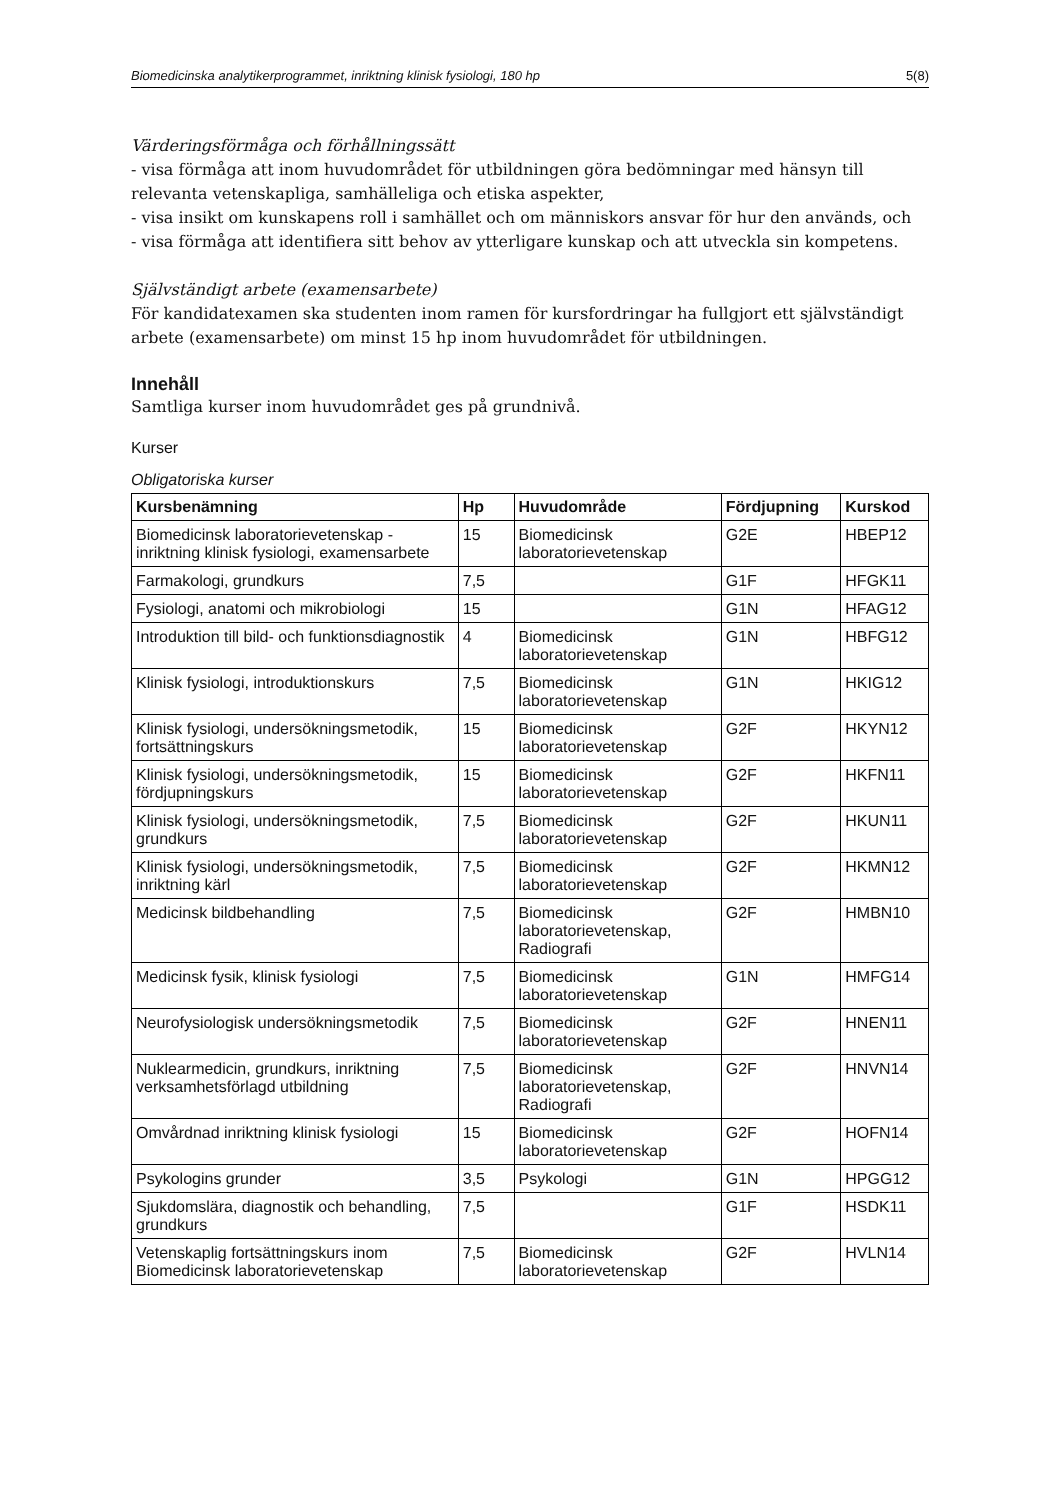Biomedicinska analytikerprogrammet, inriktning klinisk fysiologi, 180 hp 5(8)
Värderingsförmåga och förhållningssätt
- visa förmåga att inom huvudområdet för utbildningen göra bedömningar med hänsyn till relevanta vetenskapliga, samhälleliga och etiska aspekter,
- visa insikt om kunskapens roll i samhället och om människors ansvar för hur den används, och
- visa förmåga att identifiera sitt behov av ytterligare kunskap och att utveckla sin kompetens.
Självständigt arbete (examensarbete)
För kandidatexamen ska studenten inom ramen för kursfordringar ha fullgjort ett självständigt arbete (examensarbete) om minst 15 hp inom huvudområdet för utbildningen.
Innehåll
Samtliga kurser inom huvudområdet ges på grundnivå.
Kurser
Obligatoriska kurser
| Kursbenämning | Hp | Huvudområde | Fördjupning | Kurskod |
| --- | --- | --- | --- | --- |
| Biomedicinsk laboratorievetenskap - inriktning klinisk fysiologi, examensarbete | 15 | Biomedicinsk laboratorievetenskap | G2E | HBEP12 |
| Farmakologi, grundkurs | 7,5 | | G1F | HFGK11 |
| Fysiologi, anatomi och mikrobiologi | 15 | | G1N | HFAG12 |
| Introduktion till bild- och funktionsdiagnostik | 4 | Biomedicinsk laboratorievetenskap | G1N | HBFG12 |
| Klinisk fysiologi, introduktionskurs | 7,5 | Biomedicinsk laboratorievetenskap | G1N | HKIG12 |
| Klinisk fysiologi, undersökningsmetodik, fortsättningskurs | 15 | Biomedicinsk laboratorievetenskap | G2F | HKYN12 |
| Klinisk fysiologi, undersökningsmetodik, fördjupningskurs | 15 | Biomedicinsk laboratorievetenskap | G2F | HKFN11 |
| Klinisk fysiologi, undersökningsmetodik, grundkurs | 7,5 | Biomedicinsk laboratorievetenskap | G2F | HKUN11 |
| Klinisk fysiologi, undersökningsmetodik, inriktning kärl | 7,5 | Biomedicinsk laboratorievetenskap | G2F | HKMN12 |
| Medicinsk bildbehandling | 7,5 | Biomedicinsk laboratorievetenskap, Radiografi | G2F | HMBN10 |
| Medicinsk fysik, klinisk fysiologi | 7,5 | Biomedicinsk laboratorievetenskap | G1N | HMFG14 |
| Neurofysiologisk undersökningsmetodik | 7,5 | Biomedicinsk laboratorievetenskap | G2F | HNEN11 |
| Nuklearmedicin, grundkurs, inriktning verksamhetsförlagd utbildning | 7,5 | Biomedicinsk laboratorievetenskap, Radiografi | G2F | HNVN14 |
| Omvårdnad inriktning klinisk fysiologi | 15 | Biomedicinsk laboratorievetenskap | G2F | HOFN14 |
| Psykologins grunder | 3,5 | Psykologi | G1N | HPGG12 |
| Sjukdomslära, diagnostik och behandling, grundkurs | 7,5 | | G1F | HSDK11 |
| Vetenskaplig fortsättningskurs inom Biomedicinsk laboratorievetenskap | 7,5 | Biomedicinsk laboratorievetenskap | G2F | HVLN14 |